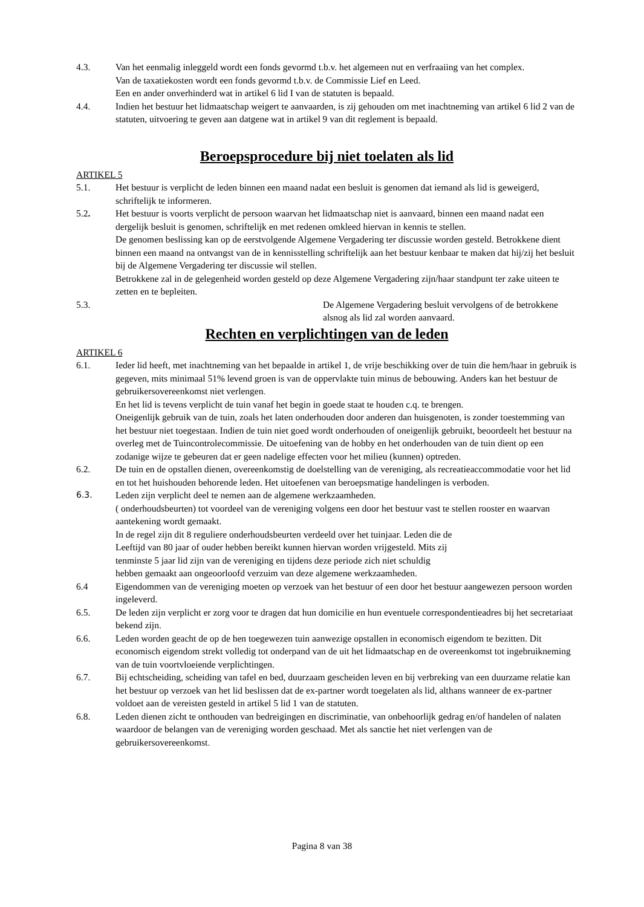4.3. Van het eenmalig inleggeld wordt een fonds gevormd t.b.v. het algemeen nut en verfraaiing van het complex.
Van de taxatiekosten wordt een fonds gevormd t.b.v. de Commissie Lief en Leed.
Een en ander onverhinderd wat in artikel 6 lid I van de statuten is bepaald.
4.4. Indien het bestuur het lidmaatschap weigert te aanvaarden, is zij gehouden om met inachtneming van artikel 6 lid 2 van de statuten, uitvoering te geven aan datgene wat in artikel 9 van dit reglement is bepaald.
Beroepsprocedure bij niet toelaten als lid
ARTIKEL 5
5.1. Het bestuur is verplicht de leden binnen een maand nadat een besluit is genomen dat iemand als lid is geweigerd, schriftelijk te informeren.
5.2. Het bestuur is voorts verplicht de persoon waarvan het lidmaatschap niet is aanvaard, binnen een maand nadat een dergelijk besluit is genomen, schriftelijk en met redenen omkleed hiervan in kennis te stellen.
De genomen beslissing kan op de eerstvolgende Algemene Vergadering ter discussie worden gesteld. Betrokkene dient binnen een maand na ontvangst van de in kennisstelling schriftelijk aan het bestuur kenbaar te maken dat hij/zij het besluit bij de Algemene Vergadering ter discussie wil stellen.
Betrokkene zal in de gelegenheid worden gesteld op deze Algemene Vergadering zijn/haar standpunt ter zake uiteen te zetten en te bepleiten.
5.3. De Algemene Vergadering besluit vervolgens of de betrokkene alsnog als lid zal worden aanvaard.
Rechten en verplichtingen van de leden
ARTIKEL 6
6.1. Ieder lid heeft, met inachtneming van het bepaalde in artikel 1, de vrije beschikking over de tuin die hem/haar in gebruik is gegeven, mits minimaal 51% levend groen is van de oppervlakte tuin minus de bebouwing. Anders kan het bestuur de gebruikersovereenkomst niet verlengen.
En het lid is tevens verplicht de tuin vanaf het begin in goede staat te houden c.q. te brengen.
Oneigenlijk gebruik van de tuin, zoals het laten onderhouden door anderen dan huisgenoten, is zonder toestemming van het bestuur niet toegestaan. Indien de tuin niet goed wordt onderhouden of oneigenlijk gebruikt, beoordeelt het bestuur na overleg met de Tuincontrolecommissie. De uitoefening van de hobby en het onderhouden van de tuin dient op een zodanige wijze te gebeuren dat er geen nadelige effecten voor het milieu (kunnen) optreden.
6.2. De tuin en de opstallen dienen, overeenkomstig de doelstelling van de vereniging, als recreatieaccommodatie voor het lid en tot het huishouden behorende leden. Het uitoefenen van beroepsmatige handelingen is verboden.
6.3. Leden zijn verplicht deel te nemen aan de algemene werkzaamheden.
( onderhoudsbeurten) tot voordeel van de vereniging volgens een door het bestuur vast te stellen rooster en waarvan aantekening wordt gemaakt.
In de regel zijn dit 8 reguliere onderhoudsbeurten verdeeld over het tuinjaar. Leden die de
Leeftijd van 80 jaar of ouder hebben bereikt kunnen hiervan worden vrijgesteld. Mits zij
tenminste 5 jaar lid zijn van de vereniging en tijdens deze periode zich niet schuldig
hebben gemaakt aan ongeoorloofd verzuim van deze algemene werkzaamheden.
6.4 Eigendommen van de vereniging moeten op verzoek van het bestuur of een door het bestuur aangewezen persoon worden ingeleverd.
6.5. De leden zijn verplicht er zorg voor te dragen dat hun domicilie en hun eventuele correspondentieadres bij het secretariaat bekend zijn.
6.6. Leden worden geacht de op de hen toegewezen tuin aanwezige opstallen in economisch eigendom te bezitten. Dit economisch eigendom strekt volledig tot onderpand van de uit het lidmaatschap en de overeenkomst tot ingebruikneming van de tuin voortvloeiende verplichtingen.
6.7. Bij echtscheiding, scheiding van tafel en bed, duurzaam gescheiden leven en bij verbreking van een duurzame relatie kan het bestuur op verzoek van het lid beslissen dat de ex-partner wordt toegelaten als lid, althans wanneer de ex-partner voldoet aan de vereisten gesteld in artikel 5 lid 1 van de statuten.
6.8. Leden dienen zicht te onthouden van bedreigingen en discriminatie, van onbehoorlijk gedrag en/of handelen of nalaten waardoor de belangen van de vereniging worden geschaad. Met als sanctie het niet verlengen van de gebruikersovereenkomst.
Pagina 8 van 38